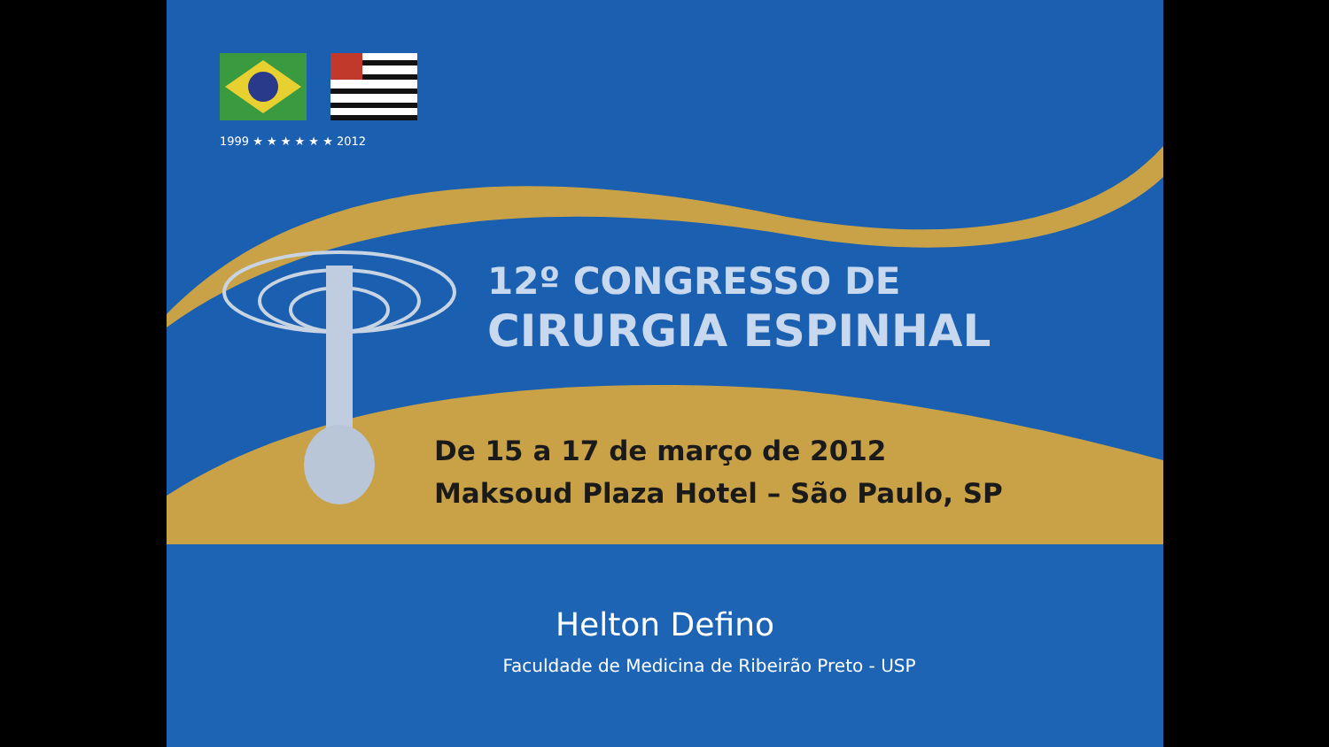1999 ★ ★ ★ ★ ★ ★ 2012
12º CONGRESSO DE
CIRURGIA ESPINHAL
De 15 a 17 de março de 2012
Maksoud Plaza Hotel – São Paulo, SP
Helton Defino
Faculdade de Medicina de Ribeirão Preto - USP